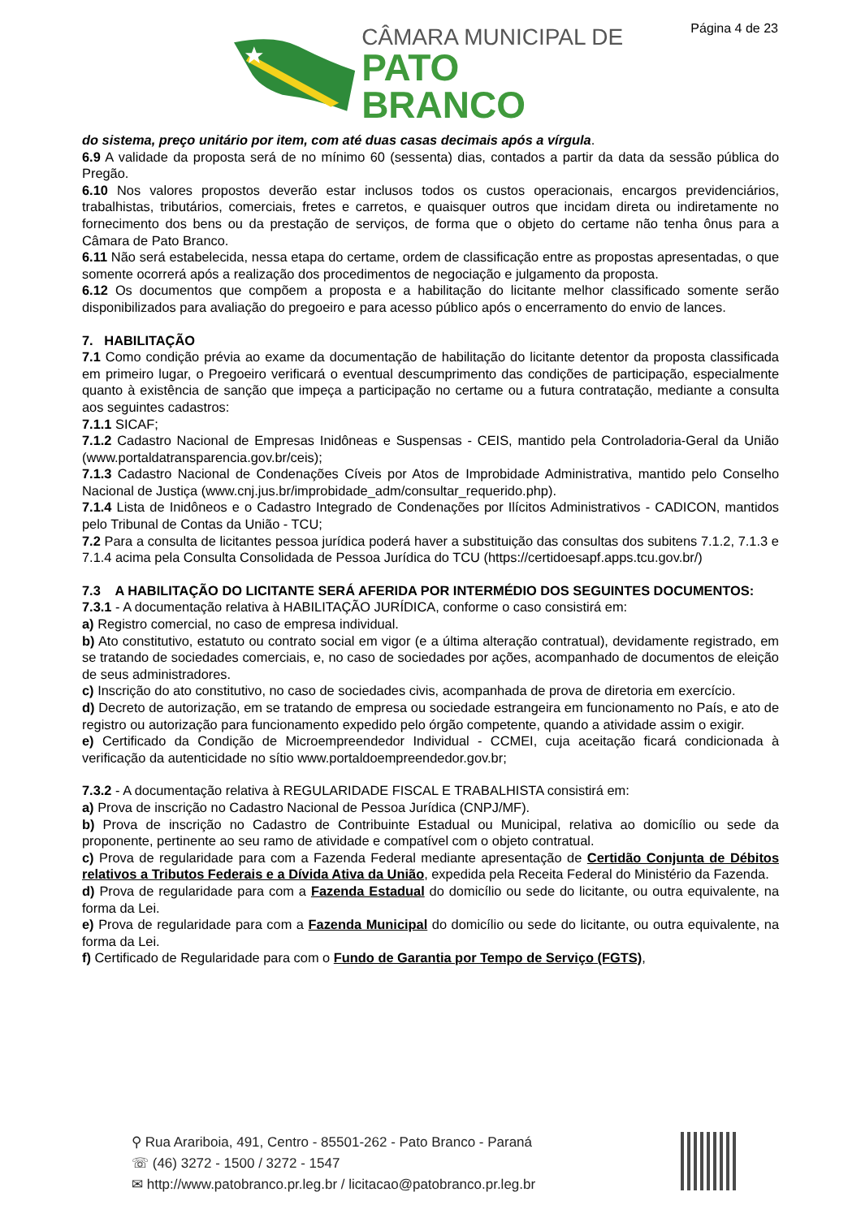Página 4 de 23
CÂMARA MUNICIPAL DE
PATO BRANCO
do sistema, preço unitário por item, com até duas casas decimais após a vírgula.
6.9 A validade da proposta será de no mínimo 60 (sessenta) dias, contados a partir da data da sessão pública do Pregão.
6.10 Nos valores propostos deverão estar inclusos todos os custos operacionais, encargos previdenciários, trabalhistas, tributários, comerciais, fretes e carretos, e quaisquer outros que incidam direta ou indiretamente no fornecimento dos bens ou da prestação de serviços, de forma que o objeto do certame não tenha ônus para a Câmara de Pato Branco.
6.11 Não será estabelecida, nessa etapa do certame, ordem de classificação entre as propostas apresentadas, o que somente ocorrerá após a realização dos procedimentos de negociação e julgamento da proposta.
6.12 Os documentos que compõem a proposta e a habilitação do licitante melhor classificado somente serão disponibilizados para avaliação do pregoeiro e para acesso público após o encerramento do envio de lances.
7. HABILITAÇÃO
7.1 Como condição prévia ao exame da documentação de habilitação do licitante detentor da proposta classificada em primeiro lugar, o Pregoeiro verificará o eventual descumprimento das condições de participação, especialmente quanto à existência de sanção que impeça a participação no certame ou a futura contratação, mediante a consulta aos seguintes cadastros:
7.1.1 SICAF;
7.1.2 Cadastro Nacional de Empresas Inidôneas e Suspensas - CEIS, mantido pela Controladoria-Geral da União (www.portaldatransparencia.gov.br/ceis);
7.1.3 Cadastro Nacional de Condenações Cíveis por Atos de Improbidade Administrativa, mantido pelo Conselho Nacional de Justiça (www.cnj.jus.br/improbidade_adm/consultar_requerido.php).
7.1.4 Lista de Inidôneos e o Cadastro Integrado de Condenações por Ilícitos Administrativos - CADICON, mantidos pelo Tribunal de Contas da União - TCU;
7.2 Para a consulta de licitantes pessoa jurídica poderá haver a substituição das consultas dos subitens 7.1.2, 7.1.3 e 7.1.4 acima pela Consulta Consolidada de Pessoa Jurídica do TCU (https://certidoesapf.apps.tcu.gov.br/)
7.3 A HABILITAÇÃO DO LICITANTE SERÁ AFERIDA POR INTERMÉDIO DOS SEGUINTES DOCUMENTOS:
7.3.1 - A documentação relativa à HABILITAÇÃO JURÍDICA, conforme o caso consistirá em:
a) Registro comercial, no caso de empresa individual.
b) Ato constitutivo, estatuto ou contrato social em vigor (e a última alteração contratual), devidamente registrado, em se tratando de sociedades comerciais, e, no caso de sociedades por ações, acompanhado de documentos de eleição de seus administradores.
c) Inscrição do ato constitutivo, no caso de sociedades civis, acompanhada de prova de diretoria em exercício.
d) Decreto de autorização, em se tratando de empresa ou sociedade estrangeira em funcionamento no País, e ato de registro ou autorização para funcionamento expedido pelo órgão competente, quando a atividade assim o exigir.
e) Certificado da Condição de Microempreendedor Individual - CCMEI, cuja aceitação ficará condicionada à verificação da autenticidade no sítio www.portaldoempreendedor.gov.br;
7.3.2 - A documentação relativa à REGULARIDADE FISCAL E TRABALHISTA consistirá em:
a) Prova de inscrição no Cadastro Nacional de Pessoa Jurídica (CNPJ/MF).
b) Prova de inscrição no Cadastro de Contribuinte Estadual ou Municipal, relativa ao domicílio ou sede da proponente, pertinente ao seu ramo de atividade e compatível com o objeto contratual.
c) Prova de regularidade para com a Fazenda Federal mediante apresentação de Certidão Conjunta de Débitos relativos a Tributos Federais e a Dívida Ativa da União, expedida pela Receita Federal do Ministério da Fazenda.
d) Prova de regularidade para com a Fazenda Estadual do domicílio ou sede do licitante, ou outra equivalente, na forma da Lei.
e) Prova de regularidade para com a Fazenda Municipal do domicílio ou sede do licitante, ou outra equivalente, na forma da Lei.
f) Certificado de Regularidade para com o Fundo de Garantia por Tempo de Serviço (FGTS),
⚲ Rua Arariboia, 491, Centro - 85501-262 - Pato Branco - Paraná
☏ (46) 3272 - 1500 / 3272 - 1547
✉ http://www.patobranco.pr.leg.br / licitacao@patobranco.pr.leg.br